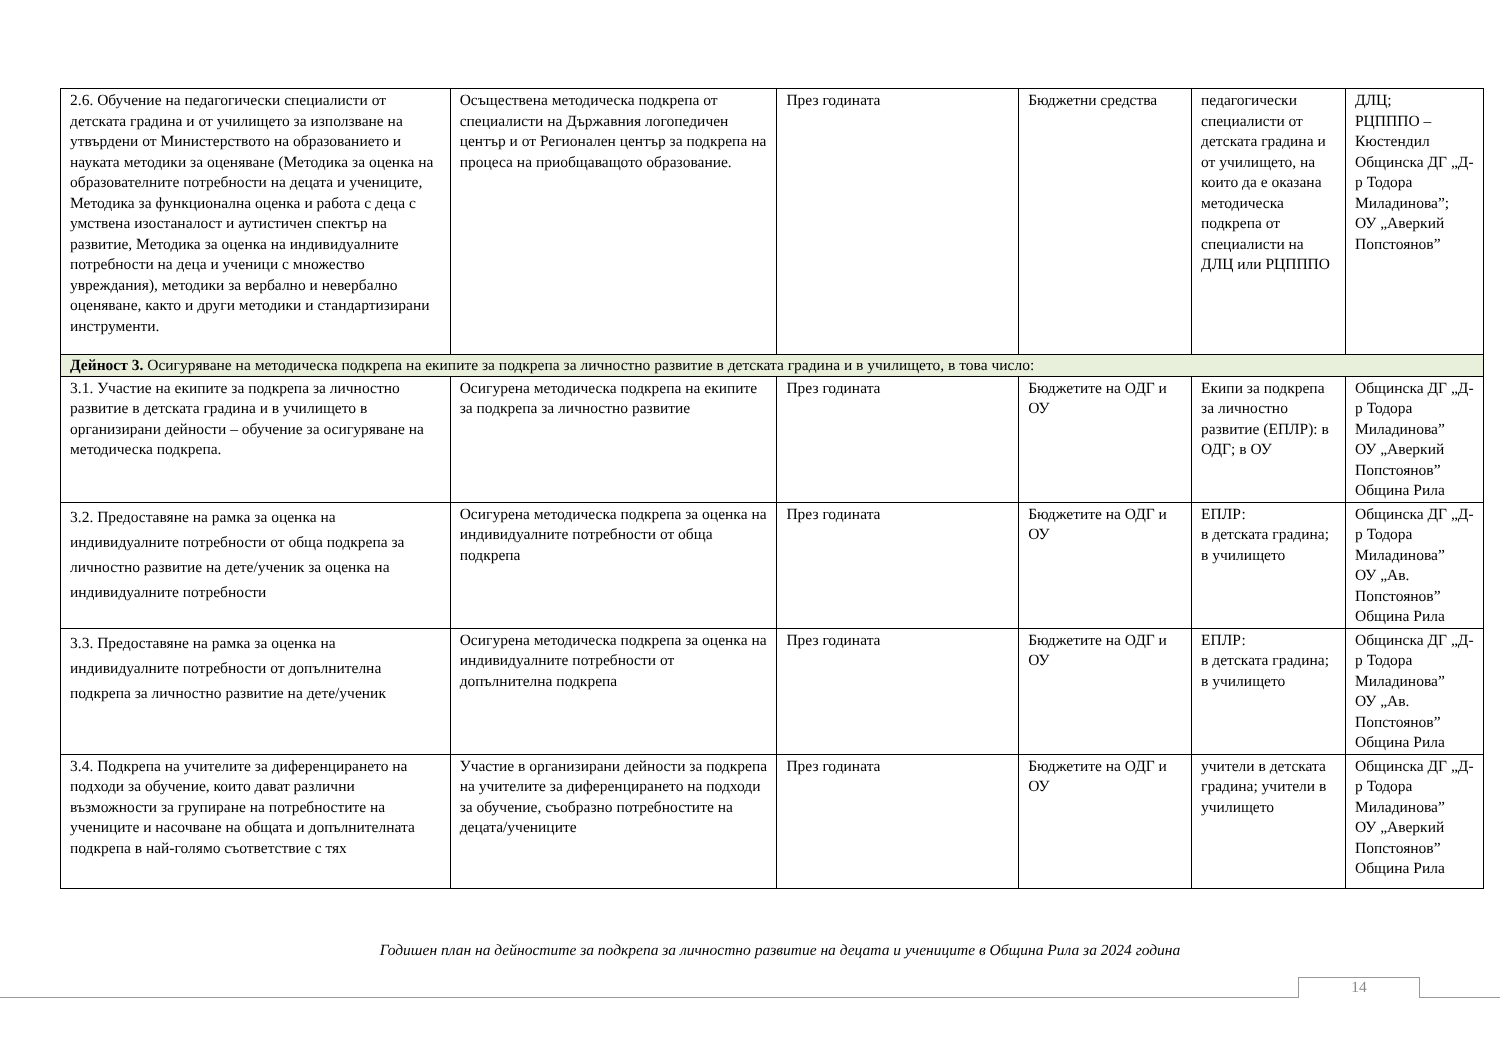| 2.6. Обучение на педагогически специалисти от детската градина и от училището за използване на утвърдени от Министерството на образованието и науката методики за оценяване (Методика за оценка на образователните потребности на децата и учениците, Методика за функционална оценка и работа с деца с умствена изостаналост и аутистичен спектър на развитие, Методика за оценка на индивидуалните потребности на деца и ученици с множество увреждания), методики за вербално и невербално оценяване, както и други методики и стандартизирани инструменти. | Осъществена методическа подкрепа от специалисти на Държавния логопедичен център и от Регионален център за подкрепа на процеса на приобщаващото образование. | През годината | Бюджетни средства | педагогически специалисти от детската градина и от училището, на които да е оказана методическа подкрепа от специалисти на ДЛЦ или РЦПППО | ДЛЦ; РЦПППО – Кюстендил Общинска ДГ „Д-р Тодора Миладинова”; ОУ „Аверкий Попстоянов” |
| Дейност 3. Осигуряване на методическа подкрепа на екипите за подкрепа за личностно развитие в детската градина и в училището, в това число: | | | | | |
| 3.1. Участие на екипите за подкрепа за личностно развитие в детската градина и в училището в организирани дейности – обучение за осигуряване на методическа подкрепа. | Осигурена методическа подкрепа на екипите за подкрепа за личностно развитие | През годината | Бюджетите на ОДГ и ОУ | Екипи за подкрепа за личностно развитие (ЕПЛР): в ОДГ; в ОУ | Общинска ДГ „Д-р Тодора Миладинова” ОУ „Аверкий Попстоянов” Община Рила |
| 3.2. Предоставяне на рамка за оценка на индивидуалните потребности от обща подкрепа за личностно развитие на дете/ученик за оценка на индивидуалните потребности | Осигурена методическа подкрепа за оценка на индивидуалните потребности от обща подкрепа | През годината | Бюджетите на ОДГ и ОУ | ЕПЛР: в детската градина; в училището | Общинска ДГ „Д-р Тодора Миладинова” ОУ „Ав. Попстоянов” Община Рила |
| 3.3. Предоставяне на рамка за оценка на индивидуалните потребности от допълнителна подкрепа за личностно развитие на дете/ученик | Осигурена методическа подкрепа за оценка на индивидуалните потребности от допълнителна подкрепа | През годината | Бюджетите на ОДГ и ОУ | ЕПЛР: в детската градина; в училището | Общинска ДГ „Д-р Тодора Миладинова” ОУ „Ав. Попстоянов” Община Рила |
| 3.4. Подкрепа на учителите за диференцирането на подходи за обучение, които дават различни възможности за групиране на потребностите на учениците и насочване на общата и допълнителната подкрепа в най-голямо съответствие с тях | Участие в организирани дейности за подкрепа на учителите за диференцирането на подходи за обучение, съобразно потребностите на децата/учениците | През годината | Бюджетите на ОДГ и ОУ | учители в детската градина; учители в училището | Общинска ДГ „Д-р Тодора Миладинова” ОУ „Аверкий Попстоянов” Община Рила |
Годишен план на дейностите за подкрепа за личностно развитие на децата и учениците в Община Рила за 2024 година
14